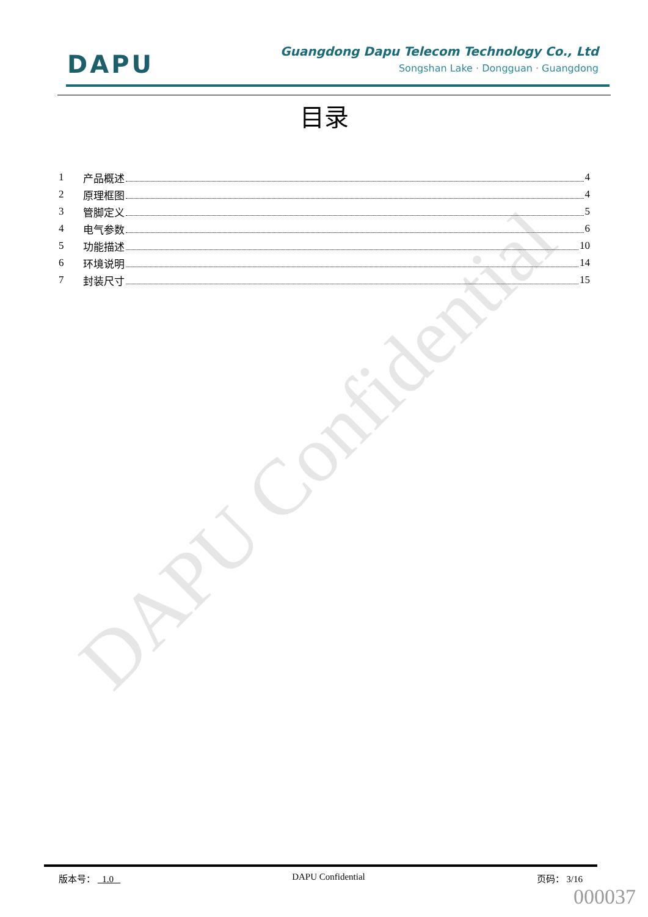DAPU Confidential
DAPU
Guangdong Dapu Telecom Technology Co., Ltd
Songshan Lake · Dongguan · Guangdong
目录
1 产品概述 4
2 原理框图 4
3 管脚定义 5
4 电气参数 6
5 功能描述 10
6 环境说明 14
7 封装尺寸 15
版本号： 1.0 DAPU Confidential 页码： 3/16
000037